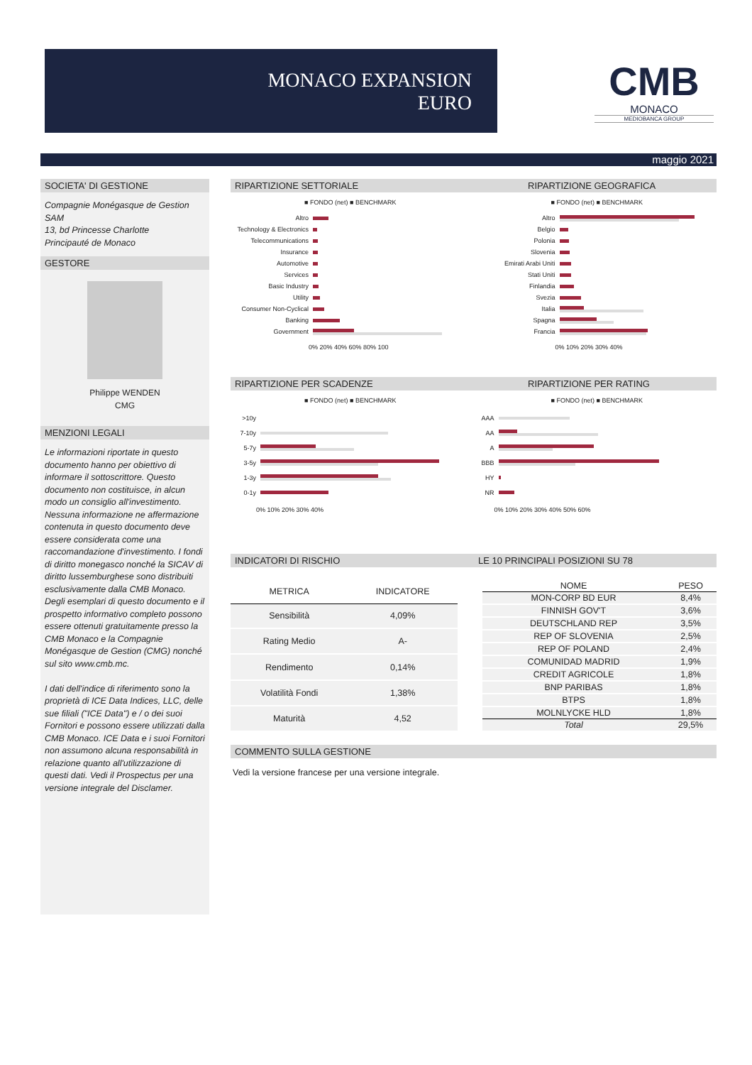MONACO EXPANSION
EURO
CMB
MONACO
MEDIOBANCA GROUP
maggio 2021
SOCIETA' DI GESTIONE
Compagnie Monégasque de Gestion SAM
13, bd Princesse Charlotte
Principauté de Monaco
GESTORE
Philippe WENDEN
CMG
MENZIONI LEGALI
Le informazioni riportate in questo documento hanno per obiettivo di informare il sottoscrittore. Questo documento non costituisce, in alcun modo un consiglio all'investimento. Nessuna informazione ne affermazione contenuta in questo documento deve essere considerata come una raccomandazione d'investimento. I fondi di diritto monegasco nonché la SICAV di diritto lussemburghese sono distribuiti esclusivamente dalla CMB Monaco. Degli esemplari di questo documento e il prospetto informativo completo possono essere ottenuti gratuitamente presso la CMB Monaco e la Compagnie Monégasque de Gestion (CMG) nonché sul sito www.cmb.mc.
I dati dell'indice di riferimento sono la proprietà di ICE Data Indices, LLC, delle sue filiali ("ICE Data") e / o dei suoi Fornitori e possono essere utilizzati dalla CMB Monaco. ICE Data e i suoi Fornitori non assumono alcuna responsabilità in relazione quanto all'utilizzazione di questi dati. Vedi il Prospectus per una versione integrale del Disclamer.
RIPARTIZIONE SETTORIALE RIPARTIZIONE GEOGRAFICA
■ FONDO (net) ■ BENCHMARK
Altro
Technology & Electronics
Telecommunications
Insurance
Automotive
Services
Basic Industry
Utility
Consumer Non-Cyclical
Banking
Government
0% 20% 40% 60% 80% 100
■ FONDO (net) ■ BENCHMARK
Altro
Belgio
Polonia
Slovenia
Emirati Arabi Uniti
Stati Uniti
Finlandia
Svezia
Italia
Spagna
Francia
0% 10% 20% 30% 40%
RIPARTIZIONE PER SCADENZE RIPARTIZIONE PER RATING
■ FONDO (net) ■ BENCHMARK
>10y
7-10y
5-7y
3-5y
1-3y
0-1y
0% 10% 20% 30% 40%
■ FONDO (net) ■ BENCHMARK
AAA
AA
A
BBB
HY
NR
0% 10% 20% 30% 40% 50% 60%
INDICATORI DI RISCHIO LE 10 PRINCIPALI POSIZIONI SU 78
| METRICA | INDICATORE |
| --- | --- |
| Sensibilità | 4,09% |
| Rating Medio | A- |
| Rendimento | 0,14% |
| Volatilità Fondi | 1,38% |
| Maturità | 4,52 |
| NOME | PESO |
| --- | --- |
| MON-CORP BD EUR | 8,4% |
| FINNISH GOV'T | 3,6% |
| DEUTSCHLAND REP | 3,5% |
| REP OF SLOVENIA | 2,5% |
| REP OF POLAND | 2,4% |
| COMUNIDAD MADRID | 1,9% |
| CREDIT AGRICOLE | 1,8% |
| BNP PARIBAS | 1,8% |
| BTPS | 1,8% |
| MOLNLYCKE HLD | 1,8% |
| Total | 29,5% |
COMMENTO SULLA GESTIONE
Vedi la versione francese per una versione integrale.